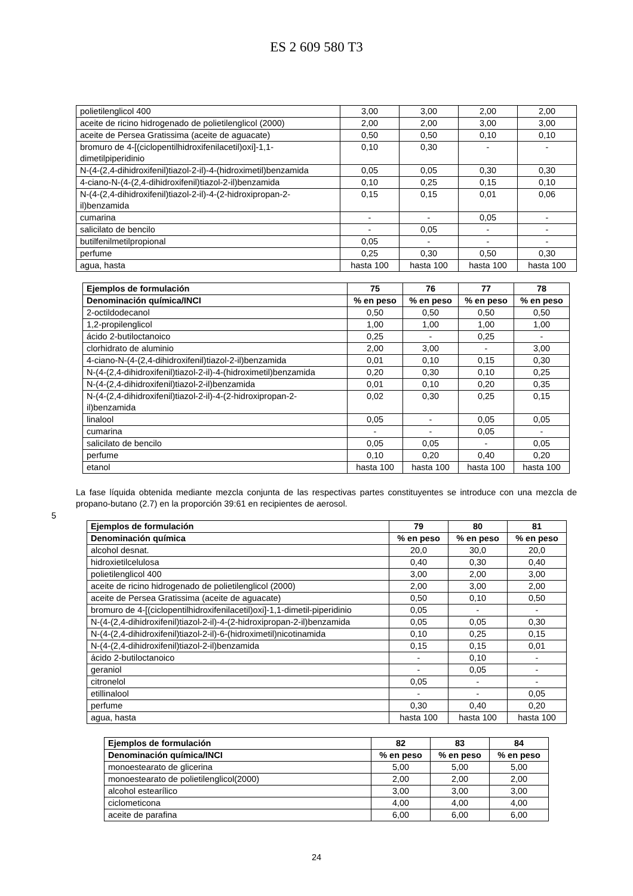ES 2 609 580 T3
| polietilenglicol 400 | 3,00 | 3,00 | 2,00 | 2,00 |
| aceite de ricino hidrogenado de polietilenglicol (2000) | 2,00 | 2,00 | 3,00 | 3,00 |
| aceite de Persea Gratissima (aceite de aguacate) | 0,50 | 0,50 | 0,10 | 0,10 |
| bromuro de 4-[(ciclopentilhidroxifenilacetil)oxi]-1,1-dimetilpiperidinio | 0,10 | 0,30 | - | - |
| N-(4-(2,4-dihidroxifenil)tiazol-2-il)-4-(hidroximetil)benzamida | 0,05 | 0,05 | 0,30 | 0,30 |
| 4-ciano-N-(4-(2,4-dihidroxifenil)tiazol-2-il)benzamida | 0,10 | 0,25 | 0,15 | 0,10 |
| N-(4-(2,4-dihidroxifenil)tiazol-2-il)-4-(2-hidroxipropan-2-il)benzamida | 0,15 | 0,15 | 0,01 | 0,06 |
| cumarina | - | - | 0,05 | - |
| salicilato de bencilo | - | 0,05 | - | - |
| butilfenilmetilpropional | 0,05 | - | - | - |
| perfume | 0,25 | 0,30 | 0,50 | 0,30 |
| agua, hasta | hasta 100 | hasta 100 | hasta 100 | hasta 100 |
| Ejemplos de formulación | 75 | 76 | 77 | 78 |
| --- | --- | --- | --- | --- |
| Denominación química/INCI | % en peso | % en peso | % en peso | % en peso |
| 2-octildodecanol | 0,50 | 0,50 | 0,50 | 0,50 |
| 1,2-propilenglicol | 1,00 | 1,00 | 1,00 | 1,00 |
| ácido 2-butiloctanoico | 0,25 | - | 0,25 | - |
| clorhidrato de aluminio | 2,00 | 3,00 | - | 3,00 |
| 4-ciano-N-(4-(2,4-dihidroxifenil)tiazol-2-il)benzamida | 0,01 | 0,10 | 0,15 | 0,30 |
| N-(4-(2,4-dihidroxifenil)tiazol-2-il)-4-(hidroximetil)benzamida | 0,20 | 0,30 | 0,10 | 0,25 |
| N-(4-(2,4-dihidroxifenil)tiazol-2-il)benzamida | 0,01 | 0,10 | 0,20 | 0,35 |
| N-(4-(2,4-dihidroxifenil)tiazol-2-il)-4-(2-hidroxipropan-2-il)benzamida | 0,02 | 0,30 | 0,25 | 0,15 |
| linalool | 0,05 | - | 0,05 | 0,05 |
| cumarina | - | - | 0,05 | - |
| salicilato de bencilo | 0,05 | 0,05 | - | 0,05 |
| perfume | 0,10 | 0,20 | 0,40 | 0,20 |
| etanol | hasta 100 | hasta 100 | hasta 100 | hasta 100 |
La fase líquida obtenida mediante mezcla conjunta de las respectivas partes constituyentes se introduce con una mezcla de propano-butano (2.7) en la proporción 39:61 en recipientes de aerosol.
5
| Ejemplos de formulación | 79 | 80 | 81 |
| --- | --- | --- | --- |
| Denominación química | % en peso | % en peso | % en peso |
| alcohol desnat. | 20,0 | 30,0 | 20,0 |
| hidroxietilcelulosa | 0,40 | 0,30 | 0,40 |
| polietilenglicol 400 | 3,00 | 2,00 | 3,00 |
| aceite de ricino hidrogenado de polietilenglicol (2000) | 2,00 | 3,00 | 2,00 |
| aceite de Persea Gratissima (aceite de aguacate) | 0,50 | 0,10 | 0,50 |
| bromuro de 4-[(ciclopentilhidroxifenilacetil)oxi]-1,1-dimetil-piperidinio | 0,05 | - | - |
| N-(4-(2,4-dihidroxifenil)tiazol-2-il)-4-(2-hidroxipropan-2-il)benzamida | 0,05 | 0,05 | 0,30 |
| N-(4-(2,4-dihidroxifenil)tiazol-2-il)-6-(hidroximetil)nicotinamida | 0,10 | 0,25 | 0,15 |
| N-(4-(2,4-dihidroxifenil)tiazol-2-il)benzamida | 0,15 | 0,15 | 0,01 |
| ácido 2-butiloctanoico | - | 0,10 | - |
| geraniol | - | 0,05 | - |
| citronelol | 0,05 | - | - |
| etillinalool | - | - | 0,05 |
| perfume | 0,30 | 0,40 | 0,20 |
| agua, hasta | hasta 100 | hasta 100 | hasta 100 |
| Ejemplos de formulación | 82 | 83 | 84 |
| --- | --- | --- | --- |
| Denominación química/INCI | % en peso | % en peso | % en peso |
| monoestearato de glicerina | 5,00 | 5,00 | 5,00 |
| monoestearato de polietilenglicol(2000) | 2,00 | 2,00 | 2,00 |
| alcohol estearílico | 3,00 | 3,00 | 3,00 |
| ciclometicona | 4,00 | 4,00 | 4,00 |
| aceite de parafina | 6,00 | 6,00 | 6,00 |
24